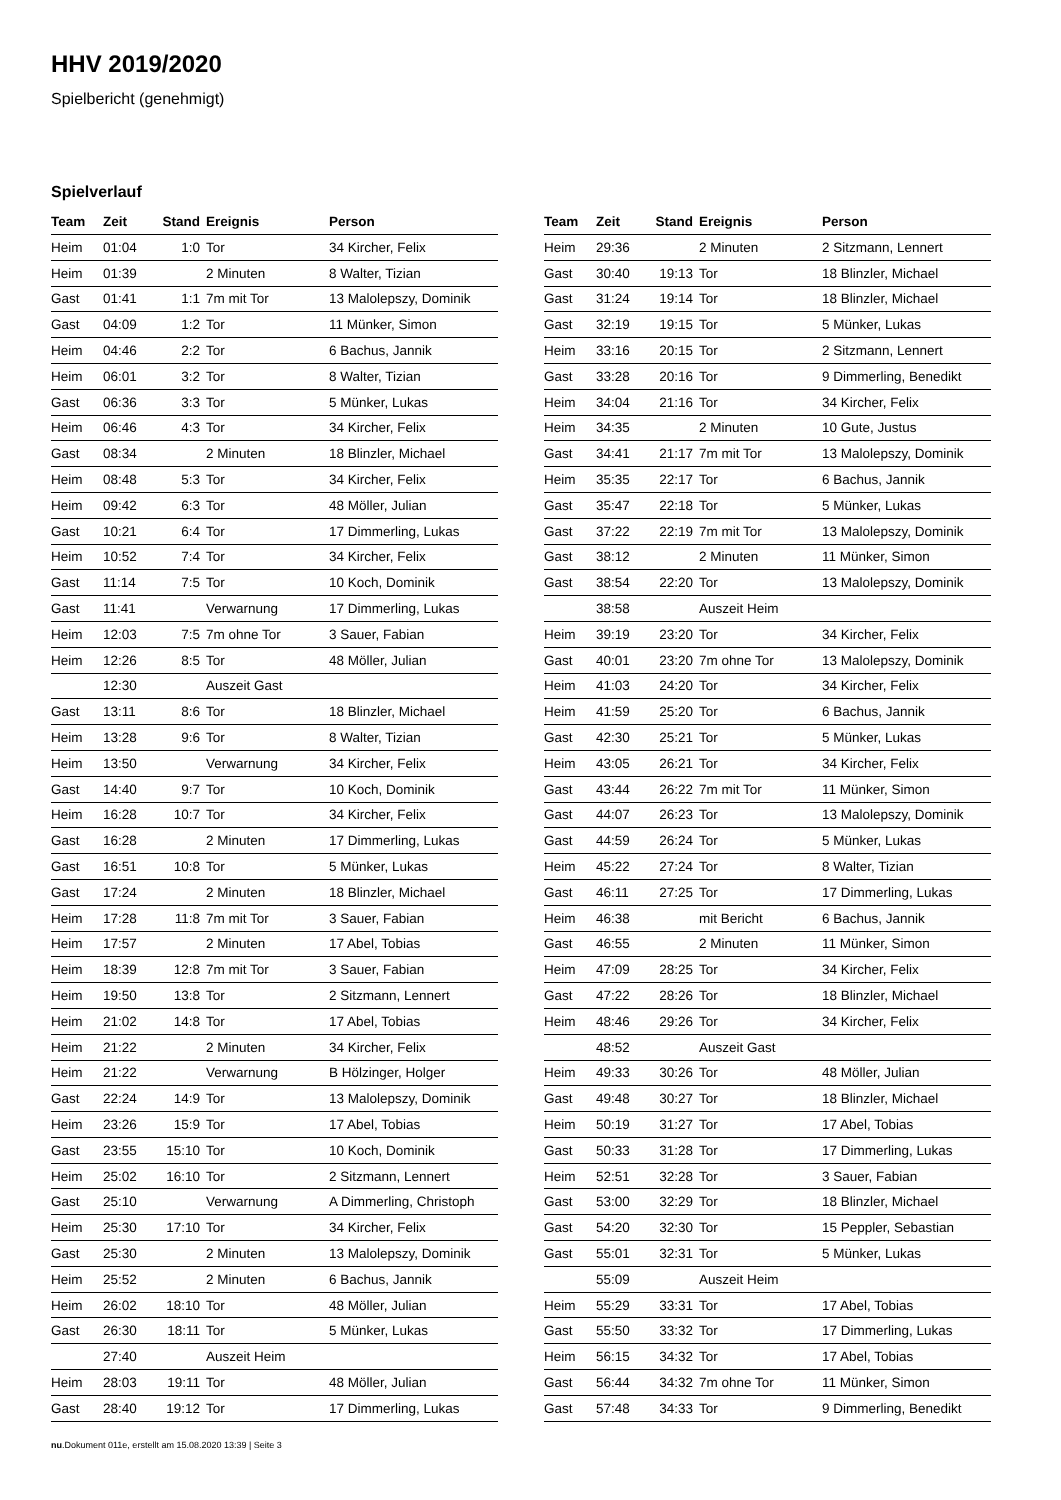HHV 2019/2020
Spielbericht (genehmigt)
Spielverlauf
| Team | Zeit | Stand | Ereignis | Person |
| --- | --- | --- | --- | --- |
| Heim | 01:04 | 1:0 | Tor | 34 Kircher, Felix |
| Heim | 01:39 | | 2 Minuten | 8 Walter, Tizian |
| Gast | 01:41 | 1:1 | 7m mit Tor | 13 Malolepszy, Dominik |
| Gast | 04:09 | 1:2 | Tor | 11 Münker, Simon |
| Heim | 04:46 | 2:2 | Tor | 6 Bachus, Jannik |
| Heim | 06:01 | 3:2 | Tor | 8 Walter, Tizian |
| Gast | 06:36 | 3:3 | Tor | 5 Münker, Lukas |
| Heim | 06:46 | 4:3 | Tor | 34 Kircher, Felix |
| Gast | 08:34 | | 2 Minuten | 18 Blinzler, Michael |
| Heim | 08:48 | 5:3 | Tor | 34 Kircher, Felix |
| Heim | 09:42 | 6:3 | Tor | 48 Möller, Julian |
| Gast | 10:21 | 6:4 | Tor | 17 Dimmerling, Lukas |
| Heim | 10:52 | 7:4 | Tor | 34 Kircher, Felix |
| Gast | 11:14 | 7:5 | Tor | 10 Koch, Dominik |
| Gast | 11:41 | | Verwarnung | 17 Dimmerling, Lukas |
| Heim | 12:03 | 7:5 | 7m ohne Tor | 3 Sauer, Fabian |
| Heim | 12:26 | 8:5 | Tor | 48 Möller, Julian |
| | 12:30 | | Auszeit Gast | |
| Gast | 13:11 | 8:6 | Tor | 18 Blinzler, Michael |
| Heim | 13:28 | 9:6 | Tor | 8 Walter, Tizian |
| Heim | 13:50 | | Verwarnung | 34 Kircher, Felix |
| Gast | 14:40 | 9:7 | Tor | 10 Koch, Dominik |
| Heim | 16:28 | 10:7 | Tor | 34 Kircher, Felix |
| Gast | 16:28 | | 2 Minuten | 17 Dimmerling, Lukas |
| Gast | 16:51 | 10:8 | Tor | 5 Münker, Lukas |
| Gast | 17:24 | | 2 Minuten | 18 Blinzler, Michael |
| Heim | 17:28 | 11:8 | 7m mit Tor | 3 Sauer, Fabian |
| Heim | 17:57 | | 2 Minuten | 17 Abel, Tobias |
| Heim | 18:39 | 12:8 | 7m mit Tor | 3 Sauer, Fabian |
| Heim | 19:50 | 13:8 | Tor | 2 Sitzmann, Lennert |
| Heim | 21:02 | 14:8 | Tor | 17 Abel, Tobias |
| Heim | 21:22 | | 2 Minuten | 34 Kircher, Felix |
| Heim | 21:22 | | Verwarnung | B Hölzinger, Holger |
| Gast | 22:24 | 14:9 | Tor | 13 Malolepszy, Dominik |
| Heim | 23:26 | 15:9 | Tor | 17 Abel, Tobias |
| Gast | 23:55 | 15:10 | Tor | 10 Koch, Dominik |
| Heim | 25:02 | 16:10 | Tor | 2 Sitzmann, Lennert |
| Gast | 25:10 | | Verwarnung | A Dimmerling, Christoph |
| Heim | 25:30 | 17:10 | Tor | 34 Kircher, Felix |
| Gast | 25:30 | | 2 Minuten | 13 Malolepszy, Dominik |
| Heim | 25:52 | | 2 Minuten | 6 Bachus, Jannik |
| Heim | 26:02 | 18:10 | Tor | 48 Möller, Julian |
| Gast | 26:30 | 18:11 | Tor | 5 Münker, Lukas |
| | 27:40 | | Auszeit Heim | |
| Heim | 28:03 | 19:11 | Tor | 48 Möller, Julian |
| Gast | 28:40 | 19:12 | Tor | 17 Dimmerling, Lukas |
| Team | Zeit | Stand | Ereignis | Person |
| --- | --- | --- | --- | --- |
| Heim | 29:36 | | 2 Minuten | 2 Sitzmann, Lennert |
| Gast | 30:40 | 19:13 | Tor | 18 Blinzler, Michael |
| Gast | 31:24 | 19:14 | Tor | 18 Blinzler, Michael |
| Gast | 32:19 | 19:15 | Tor | 5 Münker, Lukas |
| Heim | 33:16 | 20:15 | Tor | 2 Sitzmann, Lennert |
| Gast | 33:28 | 20:16 | Tor | 9 Dimmerling, Benedikt |
| Heim | 34:04 | 21:16 | Tor | 34 Kircher, Felix |
| Heim | 34:35 | | 2 Minuten | 10 Gute, Justus |
| Gast | 34:41 | 21:17 | 7m mit Tor | 13 Malolepszy, Dominik |
| Heim | 35:35 | 22:17 | Tor | 6 Bachus, Jannik |
| Gast | 35:47 | 22:18 | Tor | 5 Münker, Lukas |
| Gast | 37:22 | 22:19 | 7m mit Tor | 13 Malolepszy, Dominik |
| Gast | 38:12 | | 2 Minuten | 11 Münker, Simon |
| Gast | 38:54 | 22:20 | Tor | 13 Malolepszy, Dominik |
| | 38:58 | | Auszeit Heim | |
| Heim | 39:19 | 23:20 | Tor | 34 Kircher, Felix |
| Gast | 40:01 | 23:20 | 7m ohne Tor | 13 Malolepszy, Dominik |
| Heim | 41:03 | 24:20 | Tor | 34 Kircher, Felix |
| Heim | 41:59 | 25:20 | Tor | 6 Bachus, Jannik |
| Gast | 42:30 | 25:21 | Tor | 5 Münker, Lukas |
| Heim | 43:05 | 26:21 | Tor | 34 Kircher, Felix |
| Gast | 43:44 | 26:22 | 7m mit Tor | 11 Münker, Simon |
| Gast | 44:07 | 26:23 | Tor | 13 Malolepszy, Dominik |
| Gast | 44:59 | 26:24 | Tor | 5 Münker, Lukas |
| Heim | 45:22 | 27:24 | Tor | 8 Walter, Tizian |
| Gast | 46:11 | 27:25 | Tor | 17 Dimmerling, Lukas |
| Heim | 46:38 | | mit Bericht | 6 Bachus, Jannik |
| Gast | 46:55 | | 2 Minuten | 11 Münker, Simon |
| Heim | 47:09 | 28:25 | Tor | 34 Kircher, Felix |
| Gast | 47:22 | 28:26 | Tor | 18 Blinzler, Michael |
| Heim | 48:46 | 29:26 | Tor | 34 Kircher, Felix |
| | 48:52 | | Auszeit Gast | |
| Heim | 49:33 | 30:26 | Tor | 48 Möller, Julian |
| Gast | 49:48 | 30:27 | Tor | 18 Blinzler, Michael |
| Heim | 50:19 | 31:27 | Tor | 17 Abel, Tobias |
| Gast | 50:33 | 31:28 | Tor | 17 Dimmerling, Lukas |
| Heim | 52:51 | 32:28 | Tor | 3 Sauer, Fabian |
| Gast | 53:00 | 32:29 | Tor | 18 Blinzler, Michael |
| Gast | 54:20 | 32:30 | Tor | 15 Peppler, Sebastian |
| Gast | 55:01 | 32:31 | Tor | 5 Münker, Lukas |
| | 55:09 | | Auszeit Heim | |
| Heim | 55:29 | 33:31 | Tor | 17 Abel, Tobias |
| Gast | 55:50 | 33:32 | Tor | 17 Dimmerling, Lukas |
| Heim | 56:15 | 34:32 | Tor | 17 Abel, Tobias |
| Gast | 56:44 | 34:32 | 7m ohne Tor | 11 Münker, Simon |
| Gast | 57:48 | 34:33 | Tor | 9 Dimmerling, Benedikt |
nu.Dokument 011e, erstellt am 15.08.2020 13:39 | Seite 3